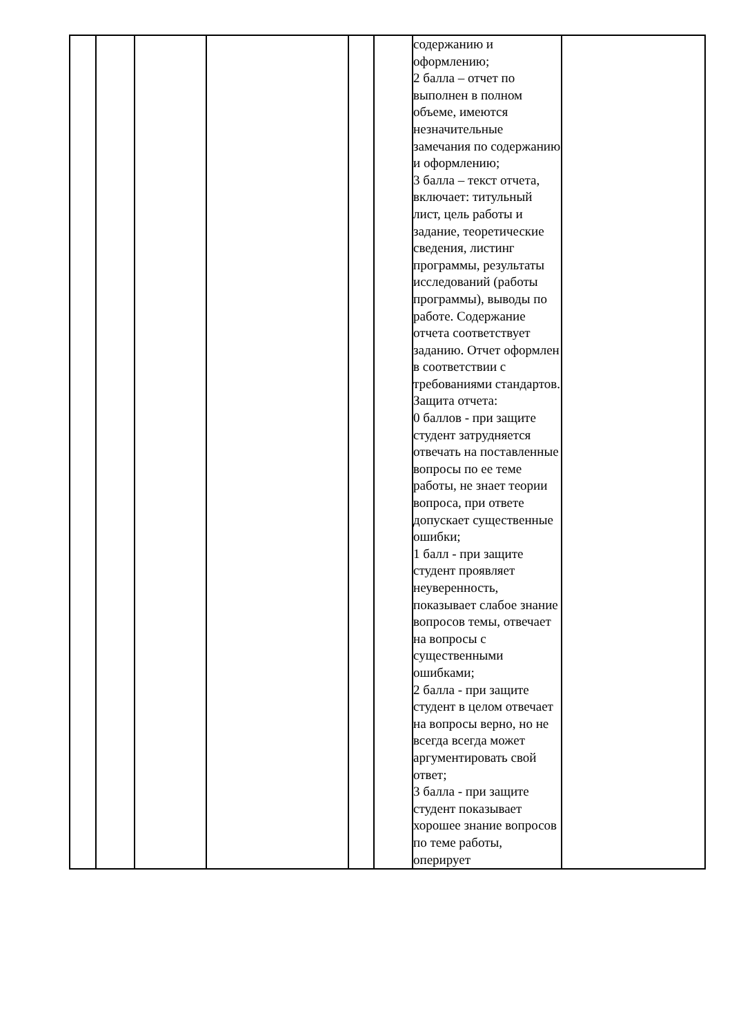| | | | | | | содержанию и оформлению; 2 балла – отчет по выполнен в полном объеме, имеются незначительные замечания по содержанию и оформлению; 3 балла – текст отчета, включает: титульный лист, цель работы и задание, теоретические сведения, листинг программы, результаты исследований (работы программы), выводы по работе. Содержание отчета соответствует заданию. Отчет оформлен в соответствии с требованиями стандартов. Защита отчета: 0 баллов - при защите студент затрудняется отвечать на поставленные вопросы по ее теме работы, не знает теории вопроса, при ответе допускает существенные ошибки; 1 балл - при защите студент проявляет неуверенность, показывает слабое знание вопросов темы, отвечает на вопросы с существенными ошибками; 2 балла - при защите студент в целом отвечает на вопросы верно, но не всегда всегда может аргументировать свой ответ; 3 балла - при защите студент показывает хорошее знание вопросов по теме работы, оперирует | |